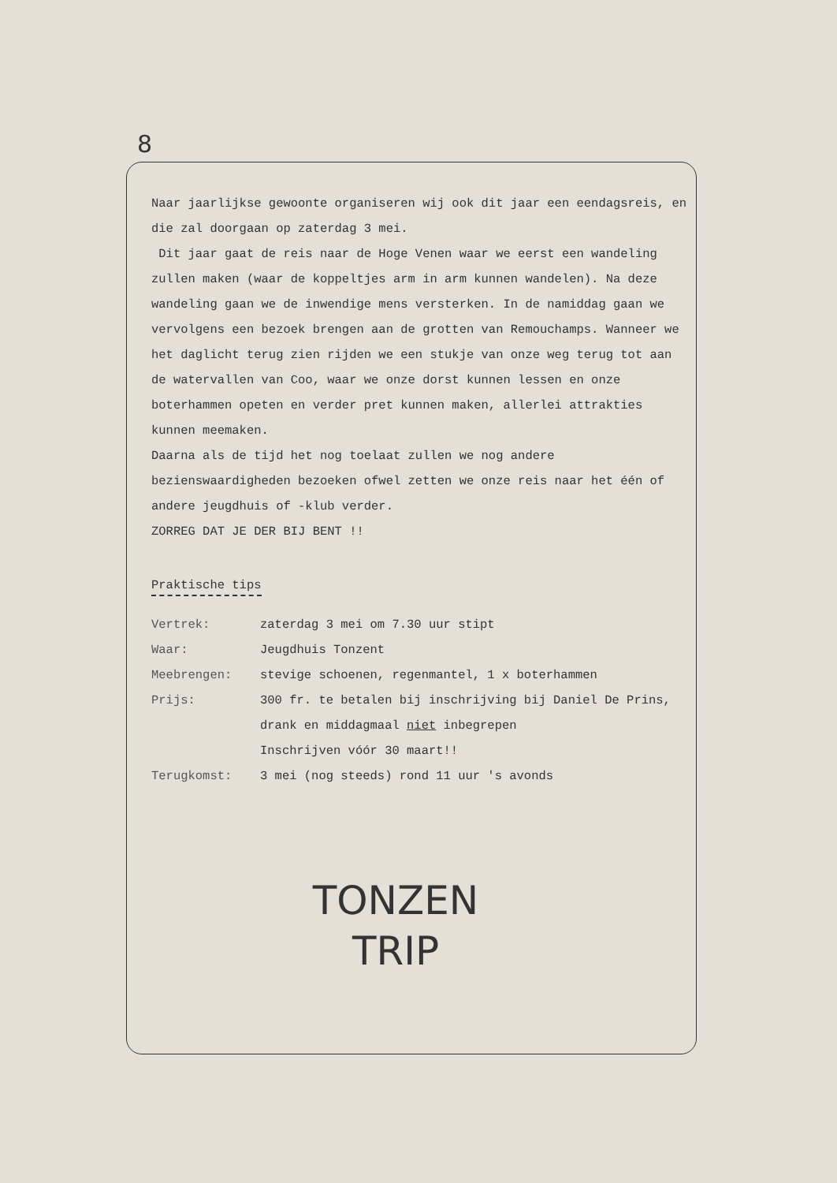8
Naar jaarlijkse gewoonte organiseren wij ook dit jaar een eendagsreis, en die zal doorgaan op zaterdag 3 mei.
Dit jaar gaat de reis naar de Hoge Venen waar we eerst een wandeling zullen maken (waar de koppeltjes arm in arm kunnen wandelen). Na deze wandeling gaan we de inwendige mens versterken. In de namiddag gaan we vervolgens een bezoek brengen aan de grotten van Remouchamps. Wanneer we het daglicht terug zien rijden we een stukje van onze weg terug tot aan de watervallen van Coo, waar we onze dorst kunnen lessen en onze boterhammen opeten en verder pret kunnen maken, allerlei attrakties kunnen meemaken.
Daarna als de tijd het nog toelaat zullen we nog andere bezienswaardigheden bezoeken ofwel zetten we onze reis naar het één of andere jeugdhuis of -klub verder.
ZORREG DAT JE DER BIJ BENT !!
Praktische tips
| Vertrek: | zaterdag 3 mei om 7.30 uur stipt |
| Waar: | Jeugdhuis Tonzent |
| Meebrengen: | stevige schoenen, regenmantel, 1 x boterhammen |
| Prijs: | 300 fr. te betalen bij inschrijving bij Daniel De Prins, drank en middagmaal niet inbegrepen Inschrijven vóór 30 maart!! |
| Terugkomst: | 3 mei (nog steeds) rond 11 uur 's avonds |
TONZEN
TRIP